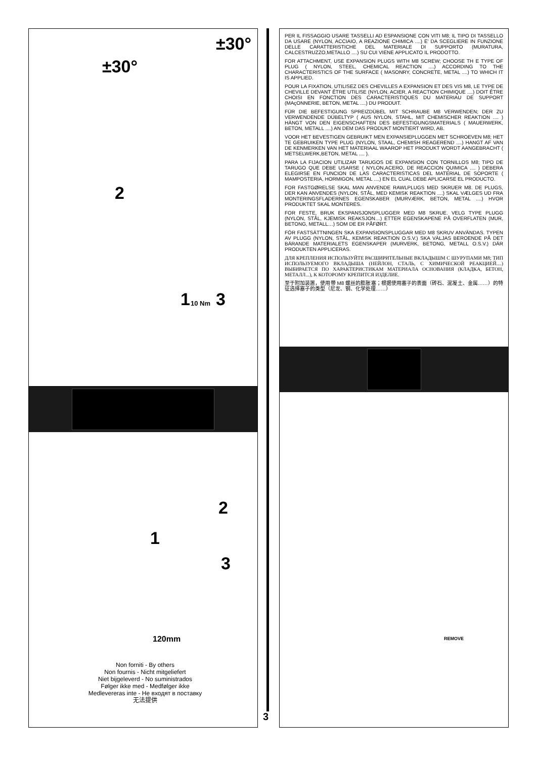±30°
±30°
2
1 10 Nm 3
2
1
3
120mm
Non forniti - By others
Non fournis - Nicht mitgeliefert
Niet bijgeleverd - No suministrados
Følger ikke med - Medfølger ikke
Medlevereras inte - Не входят в поставку
无法提供
3
PER IL FISSAGGIO USARE TASSELLI AD ESPANSIONE CON VITI M8; IL TIPO DI TASSELLO DA USARE (NYLON, ACCIAIO, A REAZIONE CHIMICA ....) E' DA SCEGLIERE IN FUNZIONE DELLE CARATTERISTICHE DEL MATERIALE DI SUPPORTO (MURATURA, CALCESTRUZZO,METALLO ....) SU CUI VIENE APPLICATO IL PRODOTTO.
FOR ATTACHMENT, USE EXPANSION PLUGS WITH M8 SCREW; CHOOSE TH E TYPE OF PLUG ( NYLON, STEEL, CHEMICAL REACTION ....) ACCORDING TO THE CHARACTERISTICS OF THE SURFACE ( MASONRY, CONCRETE, METAL ....) TO WHICH IT IS APPLIED.
POUR LA FIXATION, UTILISEZ DES CHEVILLES A EXPANSION ET DES VIS M8, LE TYPE DE CHEVILLE DEVANT ÊTRE UTILISE (NYLON, ACIER, A REACTION CHIMIQUE ....) DOIT ÊTRE CHOISI EN FONCTION DES CARACTERISTIQUES DU MATERIAU DE SUPPORT (MAçONNERIE, BETON, METAL ....) DU PRODUIT.
FÜR DIE BEFESTIGUNG SPREIZDÜBEL MIT SCHRAUBE M8 VERWENDEN; DER ZU VERWENDENDE DÜBELTYP ( AUS NYLON, STAHL, MIT CHEMISCHER REAKTION .... ) HÄNGT VON DEN EIGENSCHAFTEN DES BEFESTIGUNGSMATERIALS ( MAUERWERK, BETON, METALL ....) AN DEM DAS PRODUKT MONTIERT WIRD, AB.
VOOR HET BEVESTIGEN GEBRUIKT MEN EXPANSIEPLUGGEN MET SCHROEVEN M8; HET TE GEBRUIKEN TYPE PLUG (NYLON, STAAL, CHEMISH REAGEREND ....) HANGT AF VAN DE KENMERKEN VAN HET MATERIAAL WAAROP HET PRODUKT WORDT AANGEBRACHT ( METSELWERK,BETON, METAL .... ).
PARA LA FIJACION UTILIZAR TARUGOS DE EXPANSION CON TORNILLOS M8; TIPO DE TARUGO QUE DEBE USARSE ( NYLON,ACERO, DE REACCION QUIMICA .... ) DEBERA ELEGIRSE EN FUNCION DE LAS CARACTERISTICAS DEL MATERIAL DE SOPORTE ( MAMPOSTERIA, HORMIGON, METAL ....) EN EL CUAL DEBE APLICARSE EL PRODUCTO.
FOR FASTGØRELSE SKAL MAN ANVENDE RAWLPLUGS MED SKRUER M8. DE PLUGS, DER KAN ANVENDES (NYLON, STÅL, MED KEMISK REAKTION ....) SKAL VÆLGES UD FRA MONTERINGSFLADERNES EGENSKABER (MURVÆRK, BETON, METAL ....) HVOR PRODUKTET SKAL MONTERES.
FOR FESTE, BRUK EKSPANSJONSPLUGGER MED M8 SKRUE. VELG TYPE PLUGG (NYLON, STÅL, KJEMISK REAKSJON…) ETTER EGENSKAPENE PÅ OVERFLATEN (MUR, BETONG, METALL…) SOM DE ER PÅFØRT.
FÖR FASTSÄTTNINGEN SKA EXPANSIONSPLUGGAR MED M8 SKRUV ANVÄNDAS. TYPEN AV PLUGG (NYLON, STÅL, KEMISK REAKTION O.S.V.) SKA VÄLJAS BEROENDE PÅ DET BÄRANDE MATERIALETS EGENSKAPER (MURVERK, BETONG, METALL O.S.V.) DÄR PRODUKTEN APPLICERAS.
ДЛЯ КРЕПЛЕНИЯ ИСПОЛЬЗУЙТЕ РАСШИРИТЕЛЬНЫЕ ВКЛАДЫШМ С ШУРУПАМИ M8; ТИП ИСПОЛЬЗУЕМОГО ВКЛАДЫША (НЕЙЛОН, СТАЛЬ, С ХИМИЧЕСКОЙ РЕАКЦИЕЙ....) ВЫБИРАЕТСЯ ПО ХАРАКТЕРИСТИКАМ МАТЕРИАЛА ОСНОВАНИЯ (КЛАДКА, БЕТОН, МЕТАЛЛ...), К КОТОРОМУ КРЕПИТСЯ ИЗДЕЛИЕ.
至于附加装置，使用带 M8 螺丝的膨胀塞；根据使用塞子的表面（砖石、混凝土、金属……）的特征选择塞子的类型（尼龙、钢、化学处理……）
REMOVE